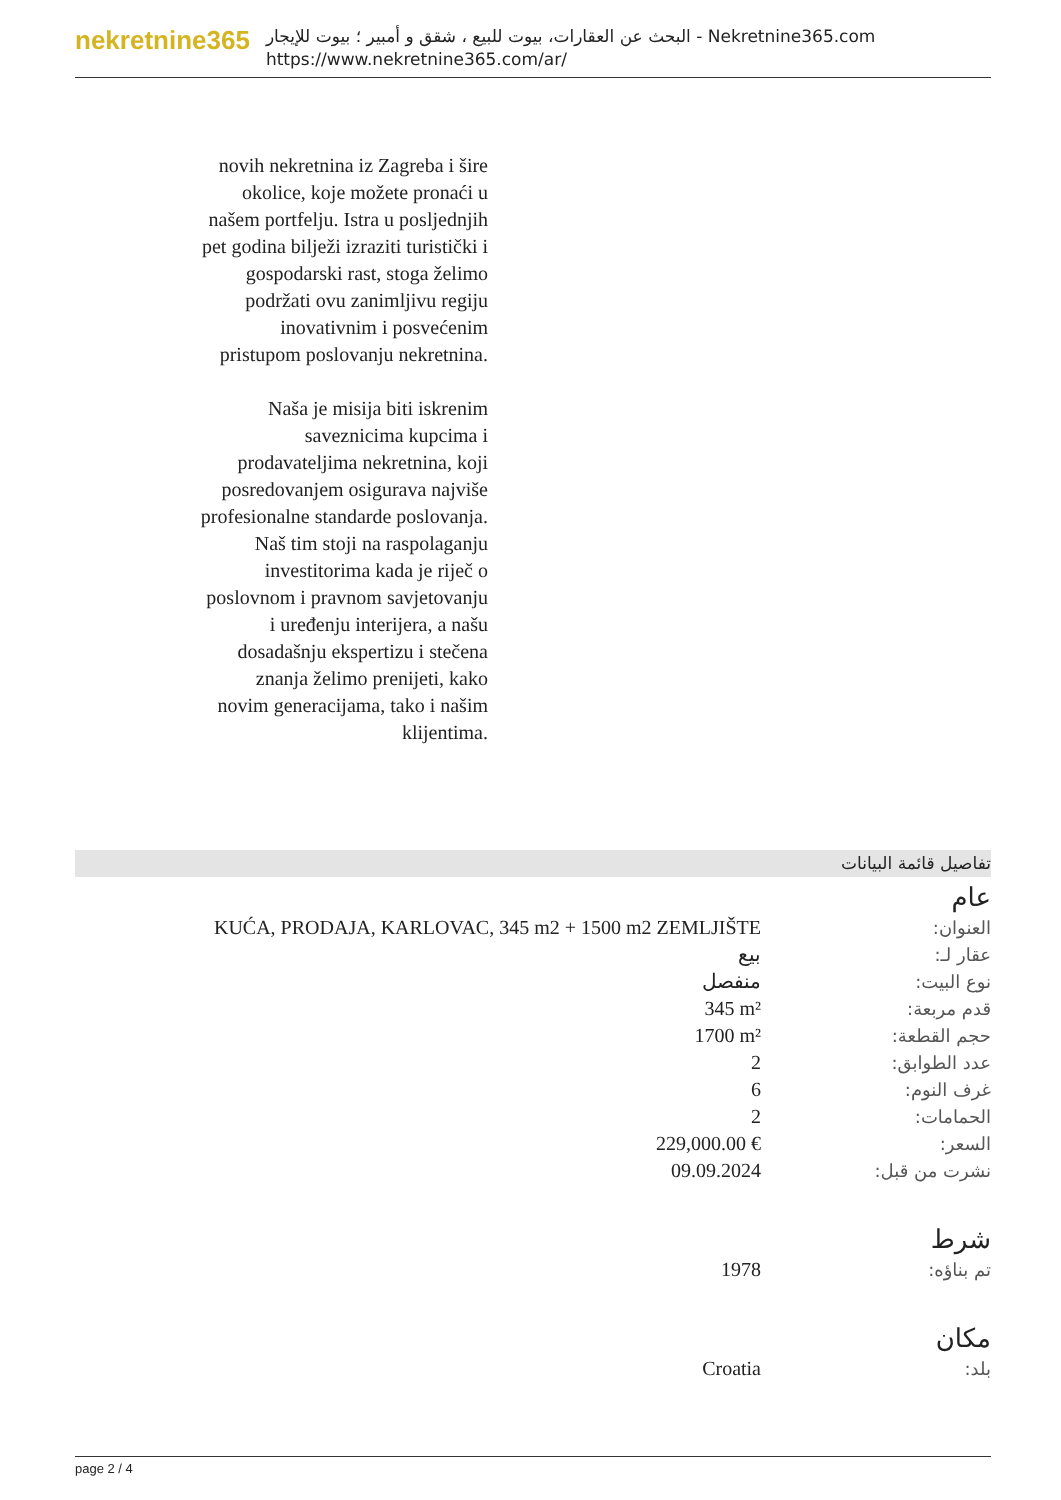nekretnine365
البحث عن العقارات، بيوت للبيع ، شقق و أمبير ؛ بيوت للإيجار - Nekretnine365.com
https://www.nekretnine365.com/ar/
novih nekretnina iz Zagreba i šire okolice, koje možete pronaći u našem portfelju. Istra u posljednjih pet godina bilježi izraziti turistički i gospodarski rast, stoga želimo podržati ovu zanimljivu regiju inovativnim i posvećenim pristupom poslovanju nekretnina.
Naša je misija biti iskrenim saveznicima kupcima i prodavateljima nekretnina, koji posredovanjem osigurava najviše profesionalne standarde poslovanja.
Naš tim stoji na raspolaganju investitorima kada je riječ o poslovnom i pravnom savjetovanju i uređenju interijera, a našu dosadašnju ekspertizu i stečena znanja želimo prenijeti, kako novim generacijama, tako i našim klijentima.
تفاصيل قائمة البيانات
عام
| العنوان: | KUĆA, PRODAJA, KARLOVAC, 345 m2 + 1500 m2 ZEMLJIŠTE |
| عقار لـ: | بيع |
| نوع البيت: | منفصل |
| قدم مربعة: | 345 m² |
| حجم القطعة: | 1700 m² |
| عدد الطوابق: | 2 |
| غرف النوم: | 6 |
| الحمامات: | 2 |
| السعر: | 229,000.00 € |
| نشرت من قبل: | 09.09.2024 |
شرط
| تم بناؤه: | 1978 |
مكان
| بلد: | Croatia |
page 2 / 4